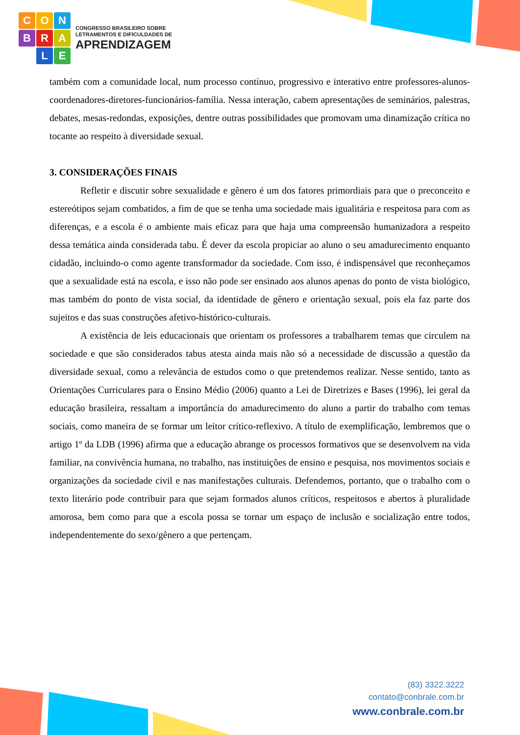C
O
N
B
R
A
L
E
CONGRESSO BRASILEIRO SOBRE
LETRAMENTOS E DIFICULDADES DE
APRENDIZAGEM
também com a comunidade local, num processo contínuo, progressivo e interativo entre professores-alunos-coordenadores-diretores-funcionários-família. Nessa interação, cabem apresentações de seminários, palestras, debates, mesas-redondas, exposições, dentre outras possibilidades que promovam uma dinamização crítica no tocante ao respeito à diversidade sexual.
3. CONSIDERAÇÕES FINAIS
Refletir e discutir sobre sexualidade e gênero é um dos fatores primordiais para que o preconceito e estereótipos sejam combatidos, a fim de que se tenha uma sociedade mais igualitária e respeitosa para com as diferenças, e a escola é o ambiente mais eficaz para que haja uma compreensão humanizadora a respeito dessa temática ainda considerada tabu. É dever da escola propiciar ao aluno o seu amadurecimento enquanto cidadão, incluindo-o como agente transformador da sociedade. Com isso, é indispensável que reconheçamos que a sexualidade está na escola, e isso não pode ser ensinado aos alunos apenas do ponto de vista biológico, mas também do ponto de vista social, da identidade de gênero e orientação sexual, pois ela faz parte dos sujeitos e das suas construções afetivo-histórico-culturais.
A existência de leis educacionais que orientam os professores a trabalharem temas que circulem na sociedade e que são considerados tabus atesta ainda mais não só a necessidade de discussão a questão da diversidade sexual, como a relevância de estudos como o que pretendemos realizar. Nesse sentido, tanto as Orientações Curriculares para o Ensino Médio (2006) quanto a Lei de Diretrizes e Bases (1996), lei geral da educação brasileira, ressaltam a importância do amadurecimento do aluno a partir do trabalho com temas sociais, como maneira de se formar um leitor crítico-reflexivo. A título de exemplificação, lembremos que o artigo 1º da LDB (1996) afirma que a educação abrange os processos formativos que se desenvolvem na vida familiar, na convivência humana, no trabalho, nas instituições de ensino e pesquisa, nos movimentos sociais e organizações da sociedade civil e nas manifestações culturais. Defendemos, portanto, que o trabalho com o texto literário pode contribuir para que sejam formados alunos críticos, respeitosos e abertos à pluralidade amorosa, bem como para que a escola possa se tornar um espaço de inclusão e socialização entre todos, independentemente do sexo/gênero a que pertençam.
(83) 3322.3222
contato@conbrale.com.br
www.conbrale.com.br